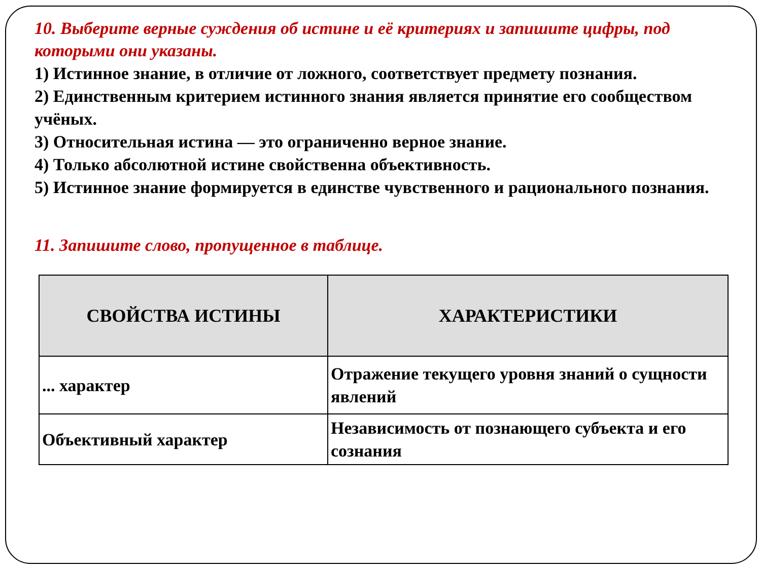10. Выберите верные суждения об истине и её критериях и запишите цифры, под которыми они указаны.
1) Истинное знание, в отличие от ложного, соответствует предмету познания.
2) Единственным критерием истинного знания является принятие его сообществом учёных.
3) Относительная истина — это ограниченно верное знание.
4) Только абсолютной истине свойственна объективность.
5) Истинное знание формируется в единстве чувственного и рационального познания.
11. Запишите слово, пропущенное в таблице.
| СВОЙСТВА ИСТИНЫ | ХАРАКТЕРИСТИКИ |
| --- | --- |
| ... характер | Отражение текущего уровня знаний о сущности явлений |
| Объективный характер | Независимость от познающего субъекта и его сознания |